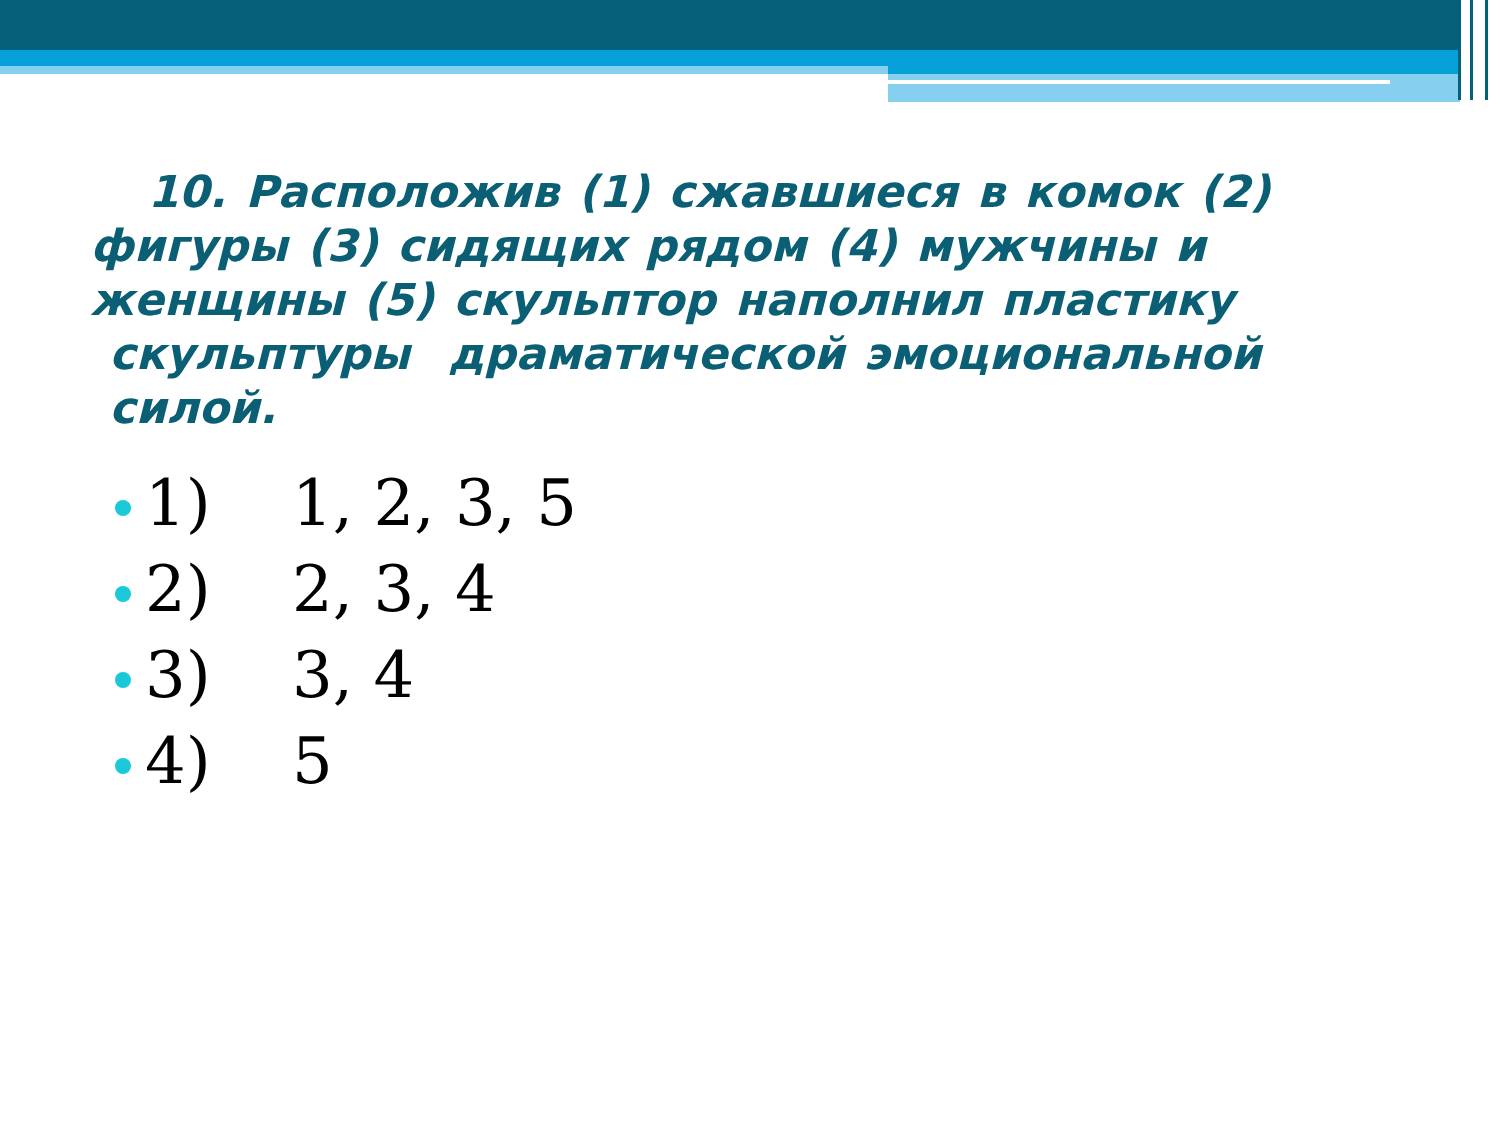10. Расположив (1) сжавшиеся в комок (2) фигуры (3) сидящих рядом (4) мужчины и женщины (5) скульптор наполнил пластику скульптуры драматической эмоциональной силой.
1) 1, 2, 3, 5
2) 2, 3, 4
3) 3, 4
4) 5